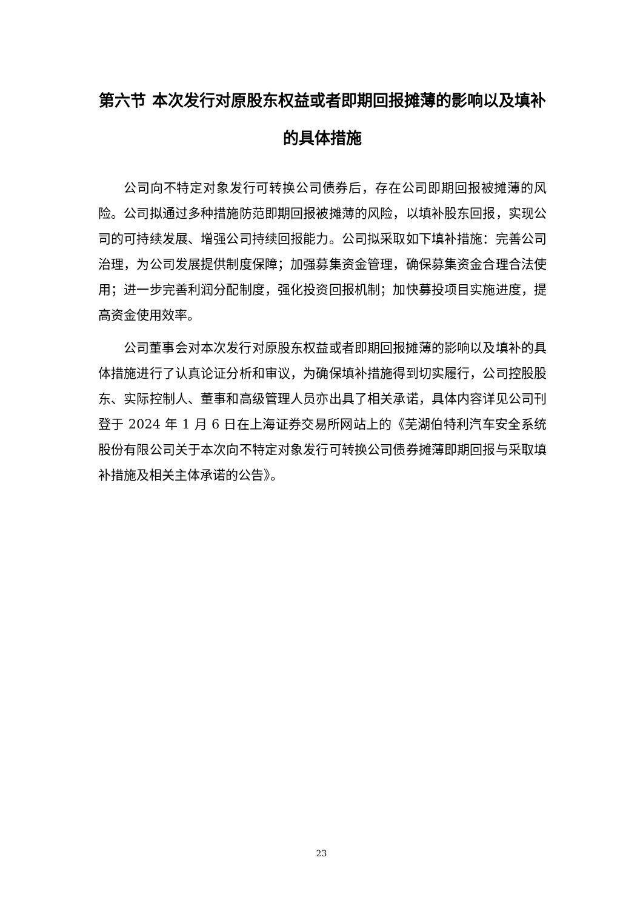第六节 本次发行对原股东权益或者即期回报摊薄的影响以及填补的具体措施
公司向不特定对象发行可转换公司债券后，存在公司即期回报被摊薄的风险。公司拟通过多种措施防范即期回报被摊薄的风险，以填补股东回报，实现公司的可持续发展、增强公司持续回报能力。公司拟采取如下填补措施：完善公司治理，为公司发展提供制度保障；加强募集资金管理，确保募集资金合理合法使用；进一步完善利润分配制度，强化投资回报机制；加快募投项目实施进度，提高资金使用效率。
公司董事会对本次发行对原股东权益或者即期回报摊薄的影响以及填补的具体措施进行了认真论证分析和审议，为确保填补措施得到切实履行，公司控股股东、实际控制人、董事和高级管理人员亦出具了相关承诺，具体内容详见公司刊登于 2024 年 1 月 6 日在上海证券交易所网站上的《芜湖伯特利汽车安全系统股份有限公司关于本次向不特定对象发行可转换公司债券摊薄即期回报与采取填补措施及相关主体承诺的公告》。
23